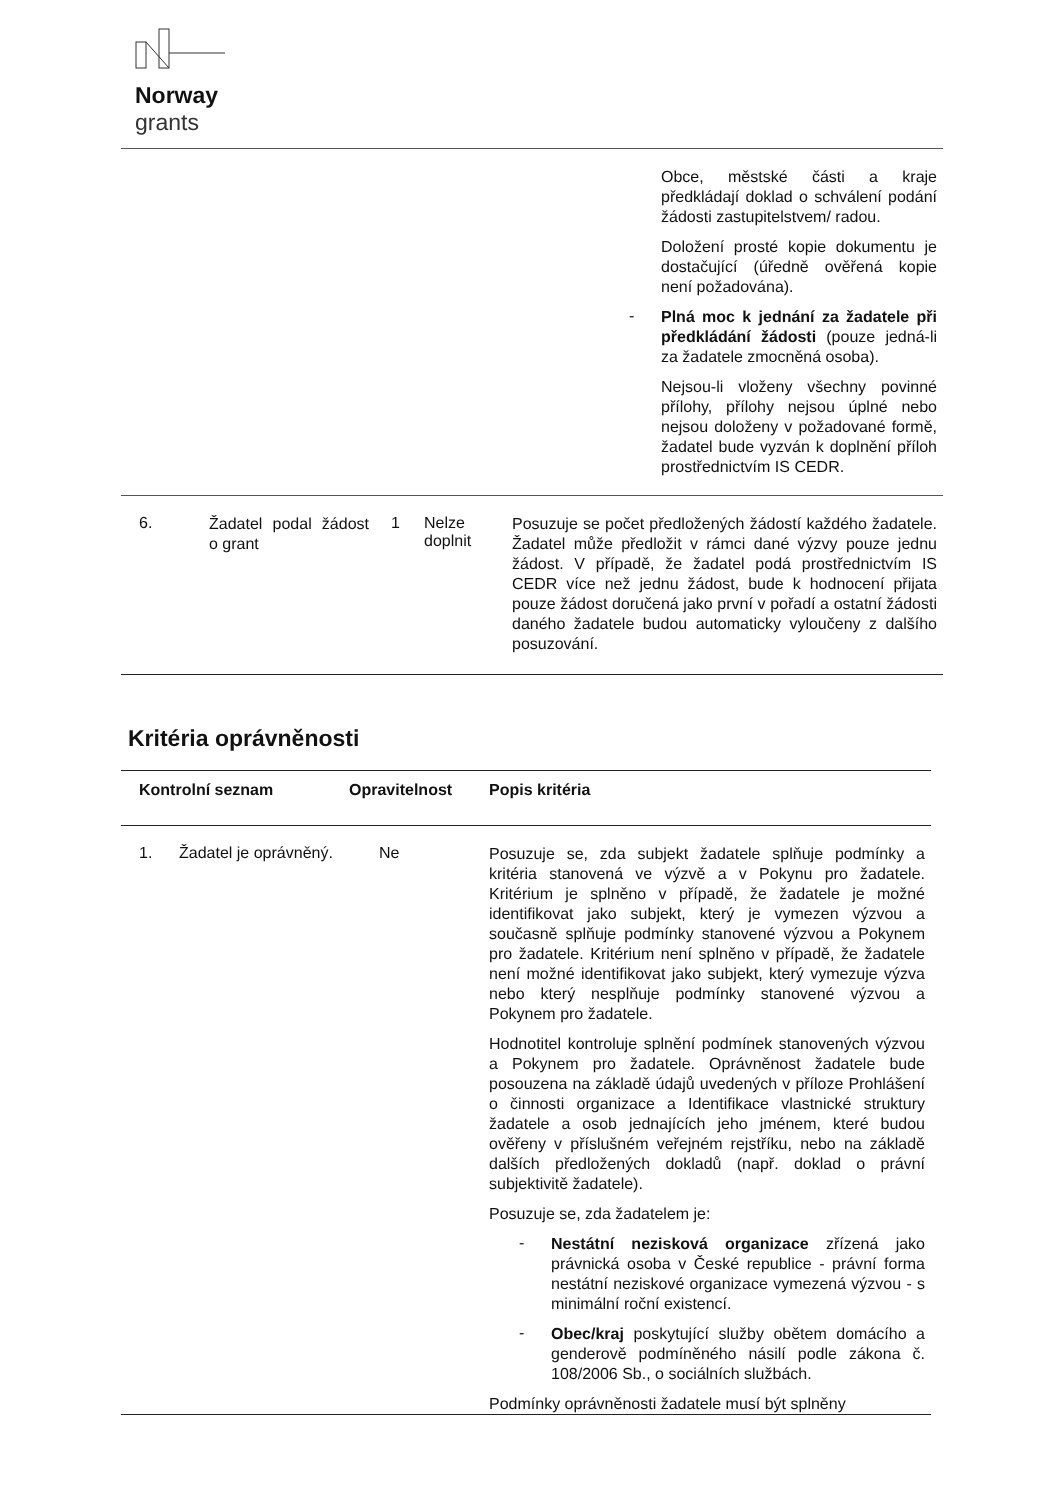Norway
grants
| | Obce, městské části a kraje předkládají doklad o schválení podání žádosti zastupitelstvem/ radou. Doložení prosté kopie dokumentu je dostačující (úředně ověřená kopie není požadována). - Plná moc k jednání za žadatele při předkládání žádosti (pouze jedná-li za žadatele zmocněná osoba). Nejsou-li vloženy všechny povinné přílohy, přílohy nejsou úplné nebo nejsou doloženy v požadované formě, žadatel bude vyzván k doplnění příloh prostřednictvím IS CEDR. |
| 6. | Žadatel podal žádost o grant | 1 | Nelze doplnit | Posuzuje se počet předložených žádostí každého žadatele. Žadatel může předložit v rámci dané výzvy pouze jednu žádost. V případě, že žadatel podá prostřednictvím IS CEDR více než jednu žádost, bude k hodnocení přijata pouze žádost doručená jako první v pořadí a ostatní žádosti daného žadatele budou automaticky vyloučeny z dalšího posuzování. |
Kritéria oprávněnosti
| Kontrolní seznam | | Opravitelnost | Popis kritéria |
| --- | --- | --- | --- |
| 1. | Žadatel je oprávněný. | Ne | Posuzuje se, zda subjekt žadatele splňuje podmínky a kritéria stanovená ve výzvě a v Pokynu pro žadatele. Kritérium je splněno v případě, že žadatele je možné identifikovat jako subjekt, který je vymezen výzvou a současně splňuje podmínky stanovené výzvou a Pokynem pro žadatele. Kritérium není splněno v případě, že žadatele není možné identifikovat jako subjekt, který vymezuje výzva nebo který nesplňuje podmínky stanovené výzvou a Pokynem pro žadatele. Hodnotitel kontroluje splnění podmínek stanovených výzvou a Pokynem pro žadatele. Oprávněnost žadatele bude posouzena na základě údajů uvedených v příloze Prohlášení o činnosti organizace a Identifikace vlastnické struktury žadatele a osob jednajících jeho jménem, které budou ověřeny v příslušném veřejném rejstříku, nebo na základě dalších předložených dokladů (např. doklad o právní subjektivitě žadatele). Posuzuje se, zda žadatelem je: - Nestátní nezisková organizace zřízená jako právnická osoba v České republice - právní forma nestátní neziskové organizace vymezená výzvou - s minimální roční existencí. - Obec/kraj poskytující služby obětem domácího a genderově podmíněného násilí podle zákona č. 108/2006 Sb., o sociálních službách. Podmínky oprávněnosti žadatele musí být splněny |